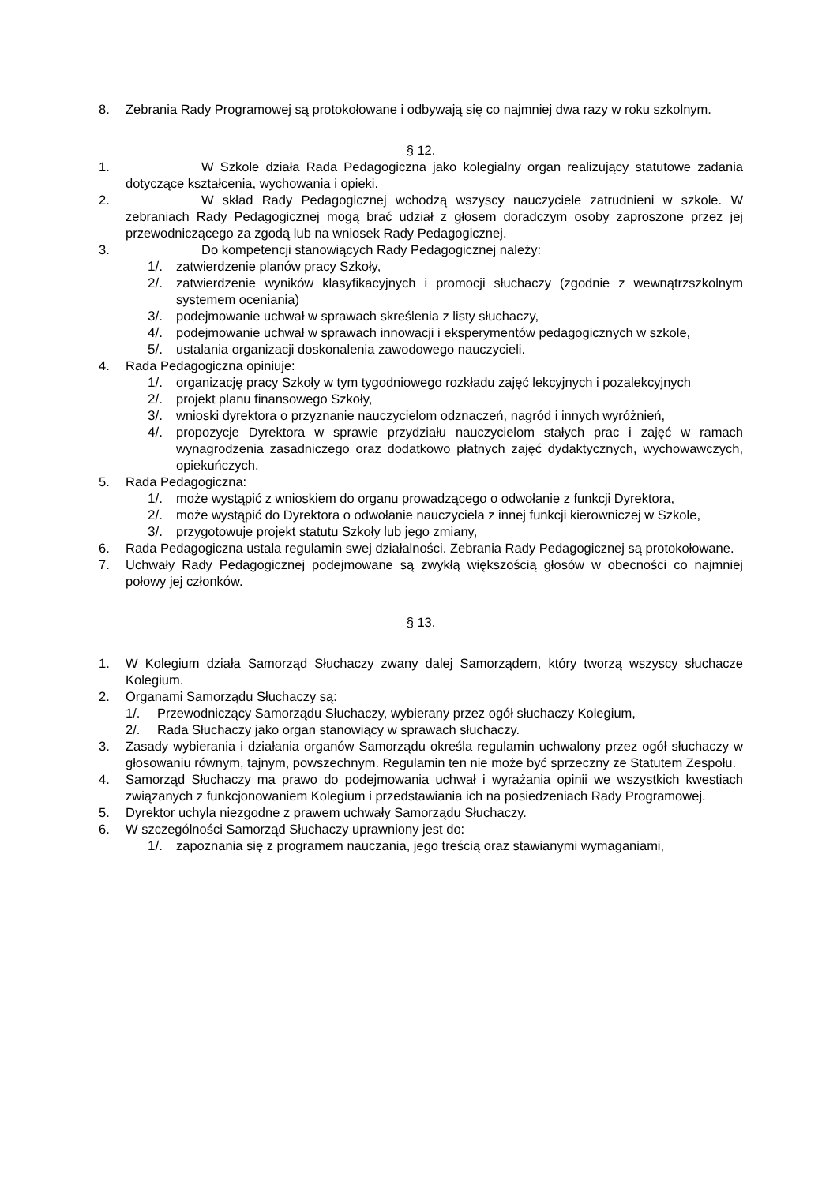8. Zebrania Rady Programowej są protokołowane i odbywają się co najmniej dwa razy w roku szkolnym.
§ 12.
1. W Szkole działa Rada Pedagogiczna jako kolegialny organ realizujący statutowe zadania dotyczące kształcenia, wychowania i opieki.
2. W skład Rady Pedagogicznej wchodzą wszyscy nauczyciele zatrudnieni w szkole. W zebraniach Rady Pedagogicznej mogą brać udział z głosem doradczym osoby zaproszone przez jej przewodniczącego za zgodą lub na wniosek Rady Pedagogicznej.
3. Do kompetencji stanowiących Rady Pedagogicznej należy:
1/. zatwierdzenie planów pracy Szkoły,
2/. zatwierdzenie wyników klasyfikacyjnych i promocji słuchaczy (zgodnie z wewnątrzszkolnym systemem oceniania)
3/. podejmowanie uchwał w sprawach skreślenia z listy słuchaczy,
4/. podejmowanie uchwał w sprawach innowacji i eksperymentów pedagogicznych w szkole,
5/. ustalania organizacji doskonalenia zawodowego nauczycieli.
4. Rada Pedagogiczna opiniuje:
1/. organizację pracy Szkoły w tym tygodniowego rozkładu zajęć lekcyjnych i pozalekcyjnych
2/. projekt planu finansowego Szkoły,
3/. wnioski dyrektora o przyznanie nauczycielom odznaczeń, nagród i innych wyróżnień,
4/. propozycje Dyrektora w sprawie przydziału nauczycielom stałych prac i zajęć w ramach wynagrodzenia zasadniczego oraz dodatkowo płatnych zajęć dydaktycznych, wychowawczych, opiekuńczych.
5. Rada Pedagogiczna:
1/. może wystąpić z wnioskiem do organu prowadzącego o odwołanie z funkcji Dyrektora,
2/. może wystąpić do Dyrektora o odwołanie nauczyciela z innej funkcji kierowniczej w Szkole,
3/. przygotowuje projekt statutu Szkoły lub jego zmiany,
6. Rada Pedagogiczna ustala regulamin swej działalności. Zebrania Rady Pedagogicznej są protokołowane.
7. Uchwały Rady Pedagogicznej podejmowane są zwykłą większością głosów w obecności co najmniej połowy jej członków.
§ 13.
1. W Kolegium działa Samorząd Słuchaczy zwany dalej Samorządem, który tworzą wszyscy słuchacze Kolegium.
2. Organami Samorządu Słuchaczy są:
1/. Przewodniczący Samorządu Słuchaczy, wybierany przez ogół słuchaczy Kolegium,
2/. Rada Słuchaczy jako organ stanowiący w sprawach słuchaczy.
3. Zasady wybierania i działania organów Samorządu określa regulamin uchwalony przez ogół słuchaczy w głosowaniu równym, tajnym, powszechnym. Regulamin ten nie może być sprzeczny ze Statutem Zespołu.
4. Samorząd Słuchaczy ma prawo do podejmowania uchwał i wyrażania opinii we wszystkich kwestiach związanych z funkcjonowaniem Kolegium i przedstawiania ich na posiedzeniach Rady Programowej.
5. Dyrektor uchyla niezgodne z prawem uchwały Samorządu Słuchaczy.
6. W szczególności Samorząd Słuchaczy uprawniony jest do:
1/. zapoznania się z programem nauczania, jego treścią oraz stawianymi wymaganiami,